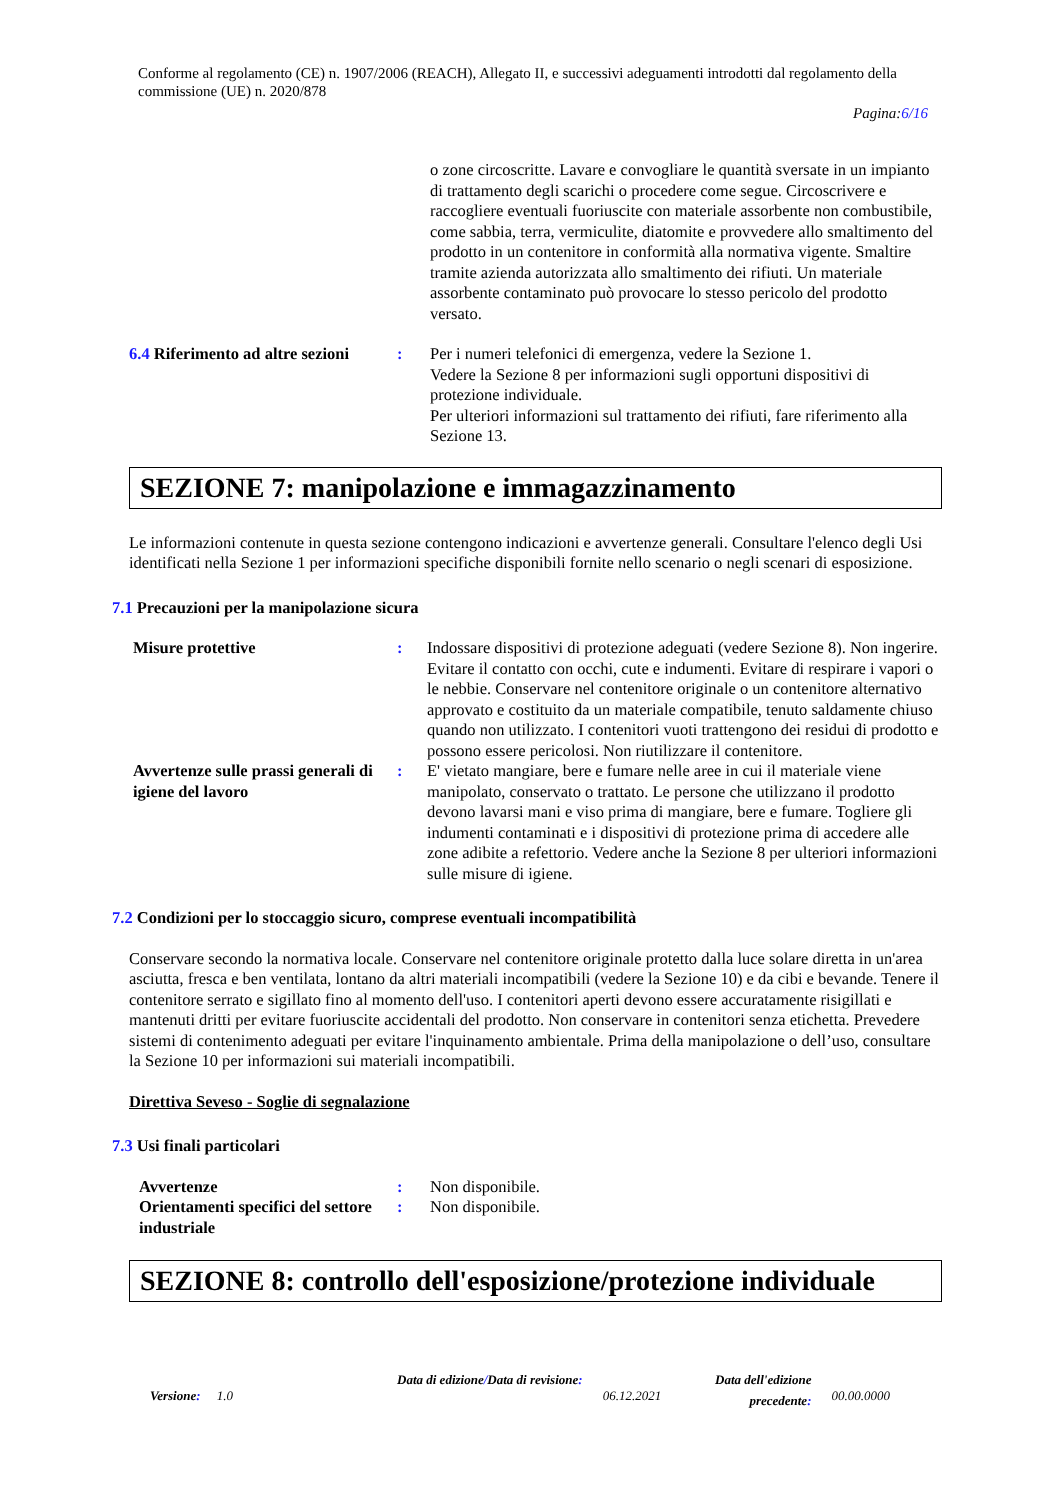Conforme al regolamento (CE) n. 1907/2006 (REACH), Allegato II, e successivi adeguamenti introdotti dal regolamento della commissione (UE) n. 2020/878
Pagina:6/16
o zone circoscritte. Lavare e convogliare le quantità sversate in un impianto di trattamento degli scarichi o procedere come segue. Circoscrivere e raccogliere eventuali fuoriuscite con materiale assorbente non combustibile, come sabbia, terra, vermiculite, diatomite e provvedere allo smaltimento del prodotto in un contenitore in conformità alla normativa vigente. Smaltire tramite azienda autorizzata allo smaltimento dei rifiuti. Un materiale assorbente contaminato può provocare lo stesso pericolo del prodotto versato.
6.4 Riferimento ad altre sezioni
: Per i numeri telefonici di emergenza, vedere la Sezione 1.
Vedere la Sezione 8 per informazioni sugli opportuni dispositivi di protezione individuale.
Per ulteriori informazioni sul trattamento dei rifiuti, fare riferimento alla Sezione 13.
SEZIONE 7: manipolazione e immagazzinamento
Le informazioni contenute in questa sezione contengono indicazioni e avvertenze generali. Consultare l'elenco degli Usi identificati nella Sezione 1 per informazioni specifiche disponibili fornite nello scenario o negli scenari di esposizione.
7.1 Precauzioni per la manipolazione sicura
Misure protettive : Indossare dispositivi di protezione adeguati (vedere Sezione 8). Non ingerire. Evitare il contatto con occhi, cute e indumenti. Evitare di respirare i vapori o le nebbie. Conservare nel contenitore originale o un contenitore alternativo approvato e costituito da un materiale compatibile, tenuto saldamente chiuso quando non utilizzato. I contenitori vuoti trattengono dei residui di prodotto e possono essere pericolosi. Non riutilizzare il contenitore.
Avvertenze sulle prassi generali di igiene del lavoro
: E' vietato mangiare, bere e fumare nelle aree in cui il materiale viene manipolato, conservato o trattato. Le persone che utilizzano il prodotto devono lavarsi mani e viso prima di mangiare, bere e fumare. Togliere gli indumenti contaminati e i dispositivi di protezione prima di accedere alle zone adibite a refettorio. Vedere anche la Sezione 8 per ulteriori informazioni sulle misure di igiene.
7.2 Condizioni per lo stoccaggio sicuro, comprese eventuali incompatibilità
Conservare secondo la normativa locale. Conservare nel contenitore originale protetto dalla luce solare diretta in un'area asciutta, fresca e ben ventilata, lontano da altri materiali incompatibili (vedere la Sezione 10) e da cibi e bevande. Tenere il contenitore serrato e sigillato fino al momento dell'uso. I contenitori aperti devono essere accuratamente risigillati e mantenuti dritti per evitare fuoriuscite accidentali del prodotto. Non conservare in contenitori senza etichetta. Prevedere sistemi di contenimento adeguati per evitare l'inquinamento ambientale. Prima della manipolazione o dell’uso, consultare la Sezione 10 per informazioni sui materiali incompatibili.
Direttiva Seveso - Soglie di segnalazione
7.3 Usi finali particolari
Avvertenze : Non disponibile.
Orientamenti specifici del settore industriale
: Non disponibile.
SEZIONE 8: controllo dell'esposizione/protezione individuale
Versione: 1.0
Data di edizione/Data di revisione:
06.12.2021
Data dell'edizione precedente:
00.00.0000